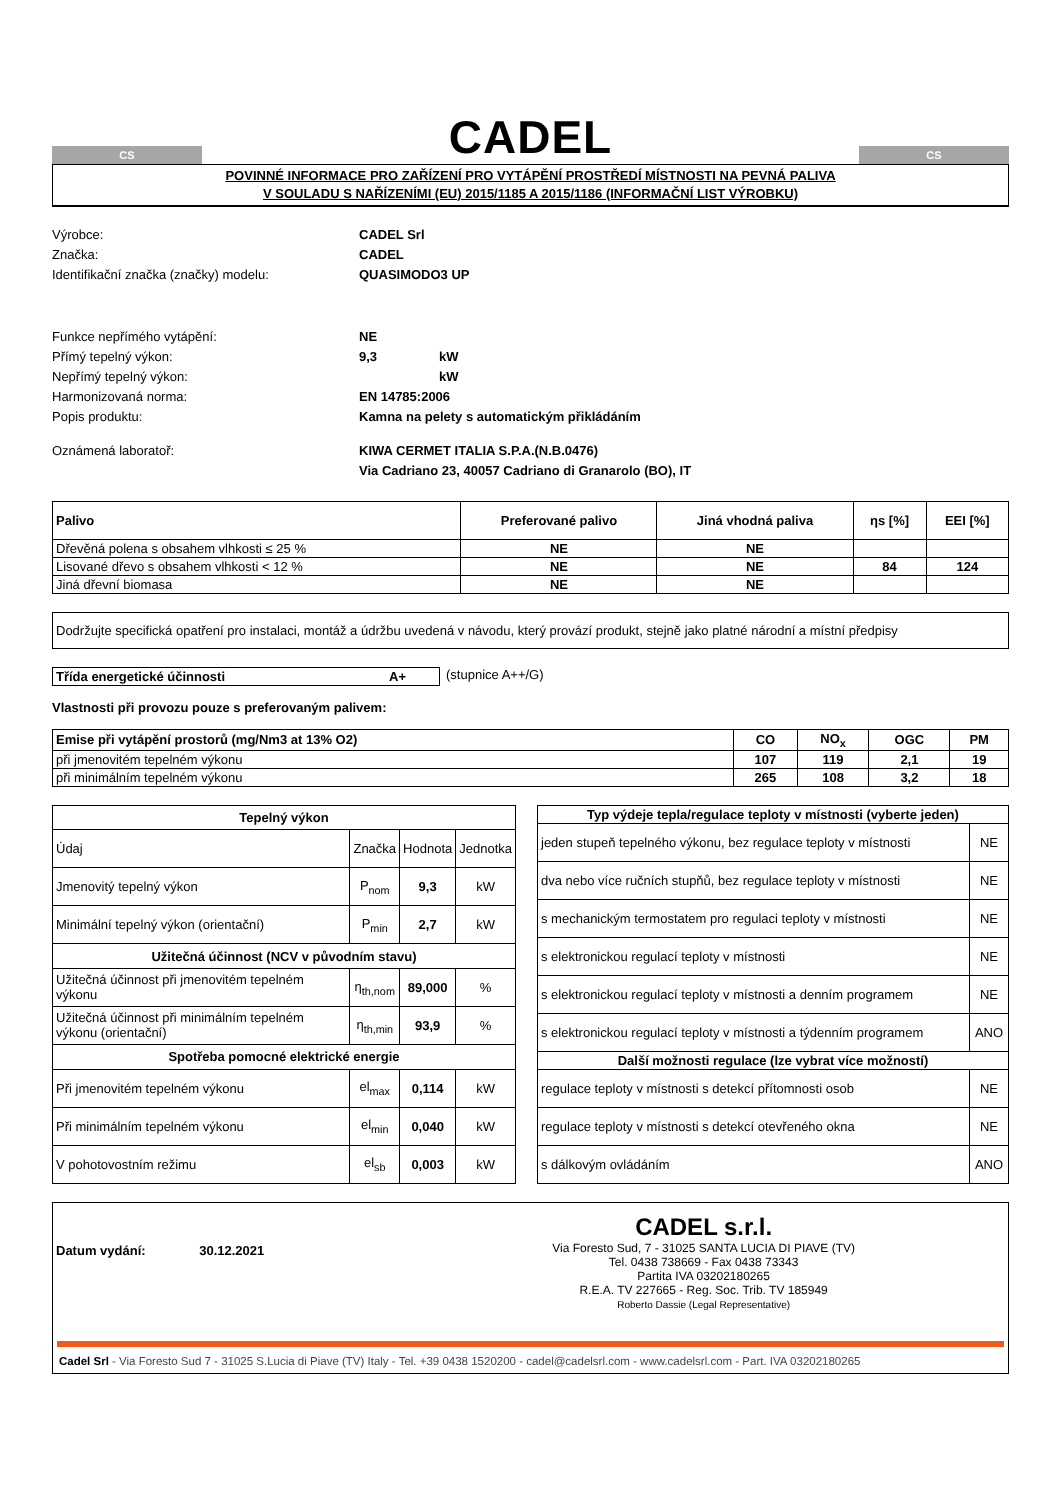CS
CADEL
CS
POVINNÉ INFORMACE PRO ZAŘÍZENÍ PRO VYTÁPĚNÍ PROSTŘEDÍ MÍSTNOSTI NA PEVNÁ PALIVA
V SOULADU S NAŘÍZENÍMI (EU) 2015/1185 A 2015/1186 (INFORMAČNÍ LIST VÝROBKU)
Výrobce: CADEL Srl Značka: CADEL Identifikační značka (značky) modelu: QUASIMODO3 UP
Funkce nepřímého vytápění: NE Přímý tepelný výkon: 9,3 kW Nepřímý tepelný výkon: kW Harmonizovaná norma: EN 14785:2006 Popis produktu: Kamna na pelety s automatickým přikládáním
Oznámená laboratoř: KIWA CERMET ITALIA S.P.A.(N.B.0476)
Via Cadriano 23, 40057 Cadriano di Granarolo (BO), IT
| Palivo | Preferované palivo | Jiná vhodná paliva | ηs [%] | EEI [%] |
| --- | --- | --- | --- | --- |
| Dřevěná polena s obsahem vlhkosti ≤ 25 % | NE | NE | | |
| Lisované dřevo s obsahem vlhkosti < 12 % | NE | NE | 84 | 124 |
| Jiná dřevní biomasa | NE | NE | | |
Dodržujte specifická opatření pro instalaci, montáž a údržbu uvedená v návodu, který provází produkt, stejně jako platné národní a místní předpisy
Třída energetické účinnosti A+ (stupnice A++/G)
Vlastnosti při provozu pouze s preferovaným palivem:
| Emise při vytápění prostorů (mg/Nm3 at 13% O2) | CO | NO<sub>x</sub> | OGC | PM |
| --- | --- | --- | --- | --- |
| při jmenovitém tepelném výkonu | 107 | 119 | 2,1 | 19 |
| při minimálním tepelném výkonu | 265 | 108 | 3,2 | 18 |
| Tepelný výkon | | | |
| --- | --- | --- | --- |
| Údaj | Značka | Hodnota | Jednotka |
| Jmenovitý tepelný výkon | P<sub>nom</sub> | 9,3 | kW |
| Minimální tepelný výkon (orientační) | P<sub>min</sub> | 2,7 | kW |
| Užitečná účinnost (NCV v původním stavu) | | | |
| Užitečná účinnost při jmenovitém tepelném výkonu | η<sub>th,nom</sub> | 89,000 | % |
| Užitečná účinnost při minimálním tepelném výkonu (orientační) | η<sub>th,min</sub> | 93,9 | % |
| Spotřeba pomocné elektrické energie | | | |
| Při jmenovitém tepelném výkonu | el<sub>max</sub> | 0,114 | kW |
| Při minimálním tepelném výkonu | el<sub>min</sub> | 0,040 | kW |
| V pohotovostním režimu | el<sub>sb</sub> | 0,003 | kW |
| Typ výdeje tepla/regulace teploty v místnosti (vyberte jeden) | |
| --- | --- |
| jeden stupeň tepelného výkonu, bez regulace teploty v místnosti | NE |
| dva nebo více ručních stupňů, bez regulace teploty v místnosti | NE |
| s mechanickým termostatem pro regulaci teploty v místnosti | NE |
| s elektronickou regulací teploty v místnosti | NE |
| s elektronickou regulací teploty v místnosti a denním programem | NE |
| s elektronickou regulací teploty v místnosti a týdenním programem | ANO |
| Další možnosti regulace (lze vybrat více možností) | |
| regulace teploty v místnosti s detekcí přítomnosti osob | NE |
| regulace teploty v místnosti s detekcí otevřeného okna | NE |
| s dálkovým ovládáním | ANO |
Datum vydání: 30.12.2021
CADEL s.r.l.
Via Foresto Sud, 7 - 31025 SANTA LUCIA DI PIAVE (TV)
Tel. 0438 738669 - Fax 0438 73343
Partita IVA 03202180265
R.E.A. TV 227665 - Reg. Soc. Trib. TV 185949
Roberto Dassie (Legal Representative)
Cadel Srl - Via Foresto Sud 7 - 31025 S.Lucia di Piave (TV) Italy - Tel. +39 0438 1520200 - cadel@cadelsrl.com - www.cadelsrl.com - Part. IVA 03202180265